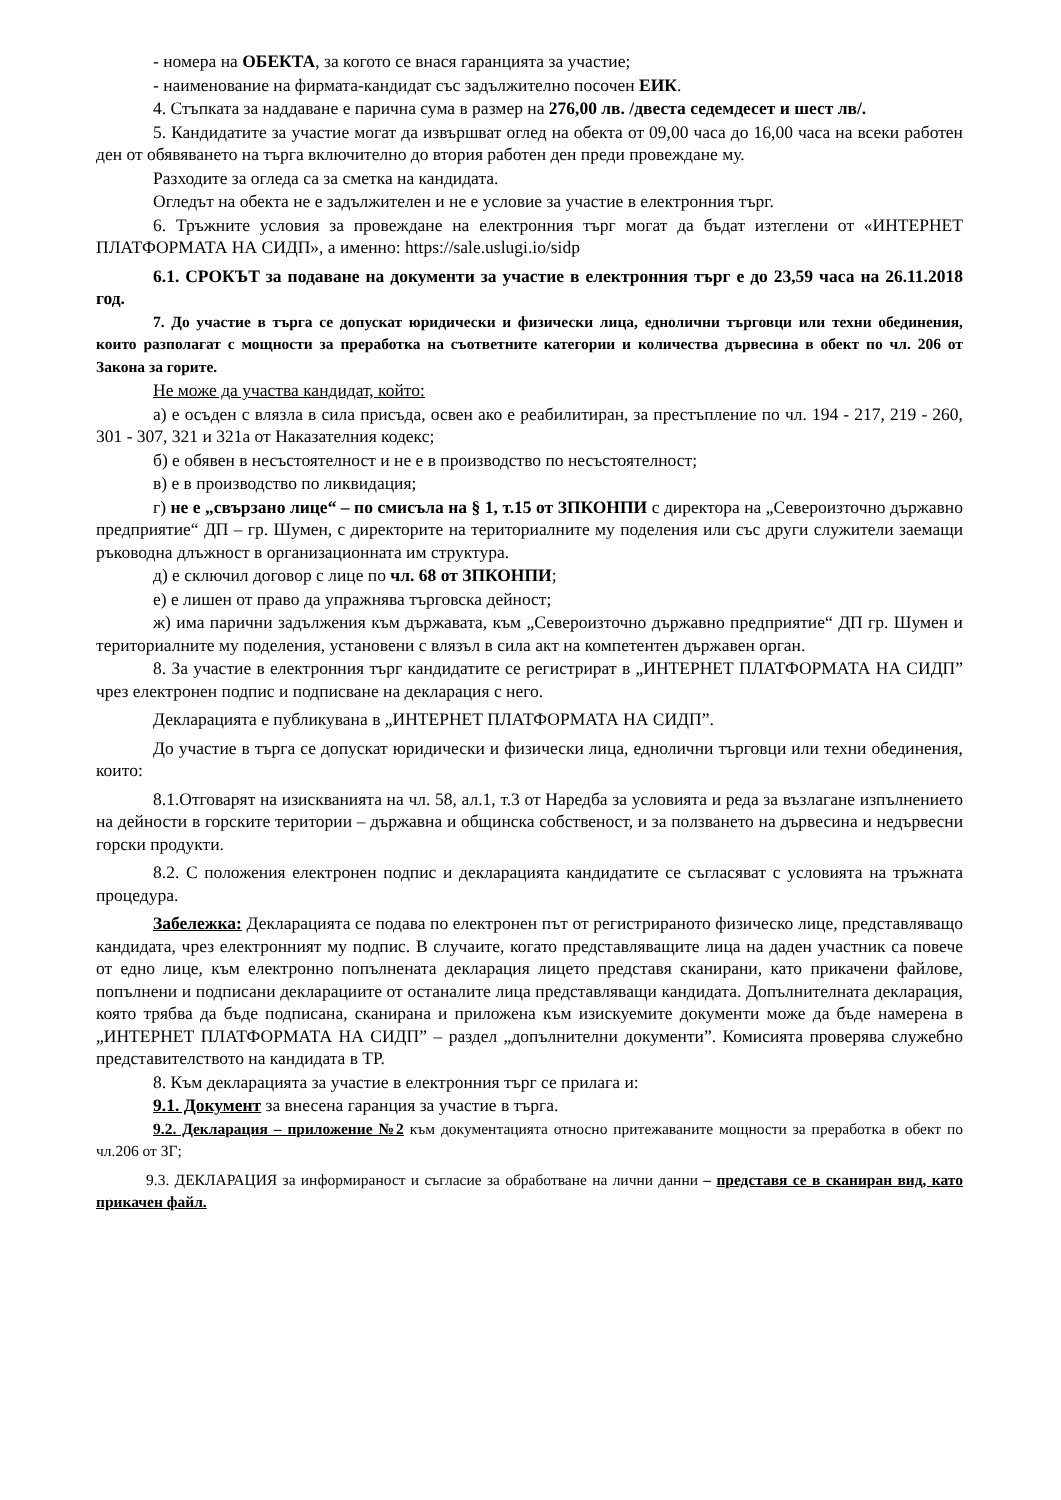- номера на ОБЕКТА, за когото се внася гаранцията за участие;
- наименование на фирмата-кандидат със задължително посочен ЕИК.
4. Стъпката за наддаване е парична сума в размер на 276,00 лв. /двеста седемдесет и шест лв/.
5. Кандидатите за участие могат да извършват оглед на обекта от 09,00 часа до 16,00 часа на всеки работен ден от обявяването на търга включително до втория работен ден преди провеждане му.
Разходите за огледа са за сметка на кандидата.
Огледът на обекта не е задължителен и не е условие за участие в електронния търг.
6. Тръжните условия за провеждане на електронния търг могат да бъдат изтеглени от «ИНТЕРНЕТ ПЛАТФОРМАТА НА СИДП», а именно: https://sale.uslugi.io/sidp
6.1. СРОКЪТ за подаване на документи за участие в електронния търг е до 23,59 часа на 26.11.2018 год.
7. До участие в търга се допускат юридически и физически лица, еднолични търговци или техни обединения, които разполагат с мощности за преработка на съответните категории и количества дървесина в обект по чл. 206 от Закона за горите.
Не може да участва кандидат, който:
а) е осъден с влязла в сила присъда, освен ако е реабилитиран, за престъпление по чл. 194 - 217, 219 - 260, 301 - 307, 321 и 321а от Наказателния кодекс;
б) е обявен в несъстоятелност и не е в производство по несъстоятелност;
в) е в производство по ликвидация;
г) не е „свързано лице“ – по смисъла на § 1, т.15 от ЗПКОНПИ с директора на „Североизточно държавно предприятие“ ДП – гр. Шумен, с директорите на териториалните му поделения или със други служители заемащи ръководна длъжност в организационната им структура.
д) е сключил договор с лице по чл. 68 от ЗПКОНПИ;
е) е лишен от право да упражнява търговска дейност;
ж) има парични задължения към държавата, към „Североизточно държавно предприятие“ ДП гр. Шумен и териториалните му поделения, установени с влязъл в сила акт на компетентен държавен орган.
8. За участие в електронния търг кандидатите се регистрират в „ИНТЕРНЕТ ПЛАТФОРМАТА НА СИДП” чрез електронен подпис и подписване на декларация с него.
Декларацията е публикувана в „ИНТЕРНЕТ ПЛАТФОРМАТА НА СИДП”.
До участие в търга се допускат юридически и физически лица, еднолични търговци или техни обединения, които:
8.1.Отговарят на изискванията на чл. 58, ал.1, т.3 от Наредба за условията и реда за възлагане изпълнението на дейности в горските територии – държавна и общинска собственост, и за ползването на дървесина и недървесни горски продукти.
8.2. С положения електронен подпис и декларацията кандидатите се съгласяват с условията на тръжната процедура.
Забележка: Декларацията се подава по електронен път от регистрираното физическо лице, представляващо кандидата, чрез електронният му подпис. В случаите, когато представляващите лица на даден участник са повече от едно лице, към електронно попълнената декларация лицето представя сканирани, като прикачени файлове, попълнени и подписани декларациите от останалите лица представляващи кандидата. Допълнителната декларация, която трябва да бъде подписана, сканирана и приложена към изискуемите документи може да бъде намерена в „ИНТЕРНЕТ ПЛАТФОРМАТА НА СИДП” – раздел „допълнителни документи”. Комисията проверява служебно представителството на кандидата в ТР.
8. Към декларацията за участие в електронния търг се прилага и:
9.1. Документ за внесена гаранция за участие в търга.
9.2. Декларация – приложение №2 към документацията относно притежаваните мощности за преработка в обект по чл.206 от ЗГ;
9.3. ДЕКЛАРАЦИЯ за информираност и съгласие за обработване на лични данни – представя се в сканиран вид, като прикачен файл.